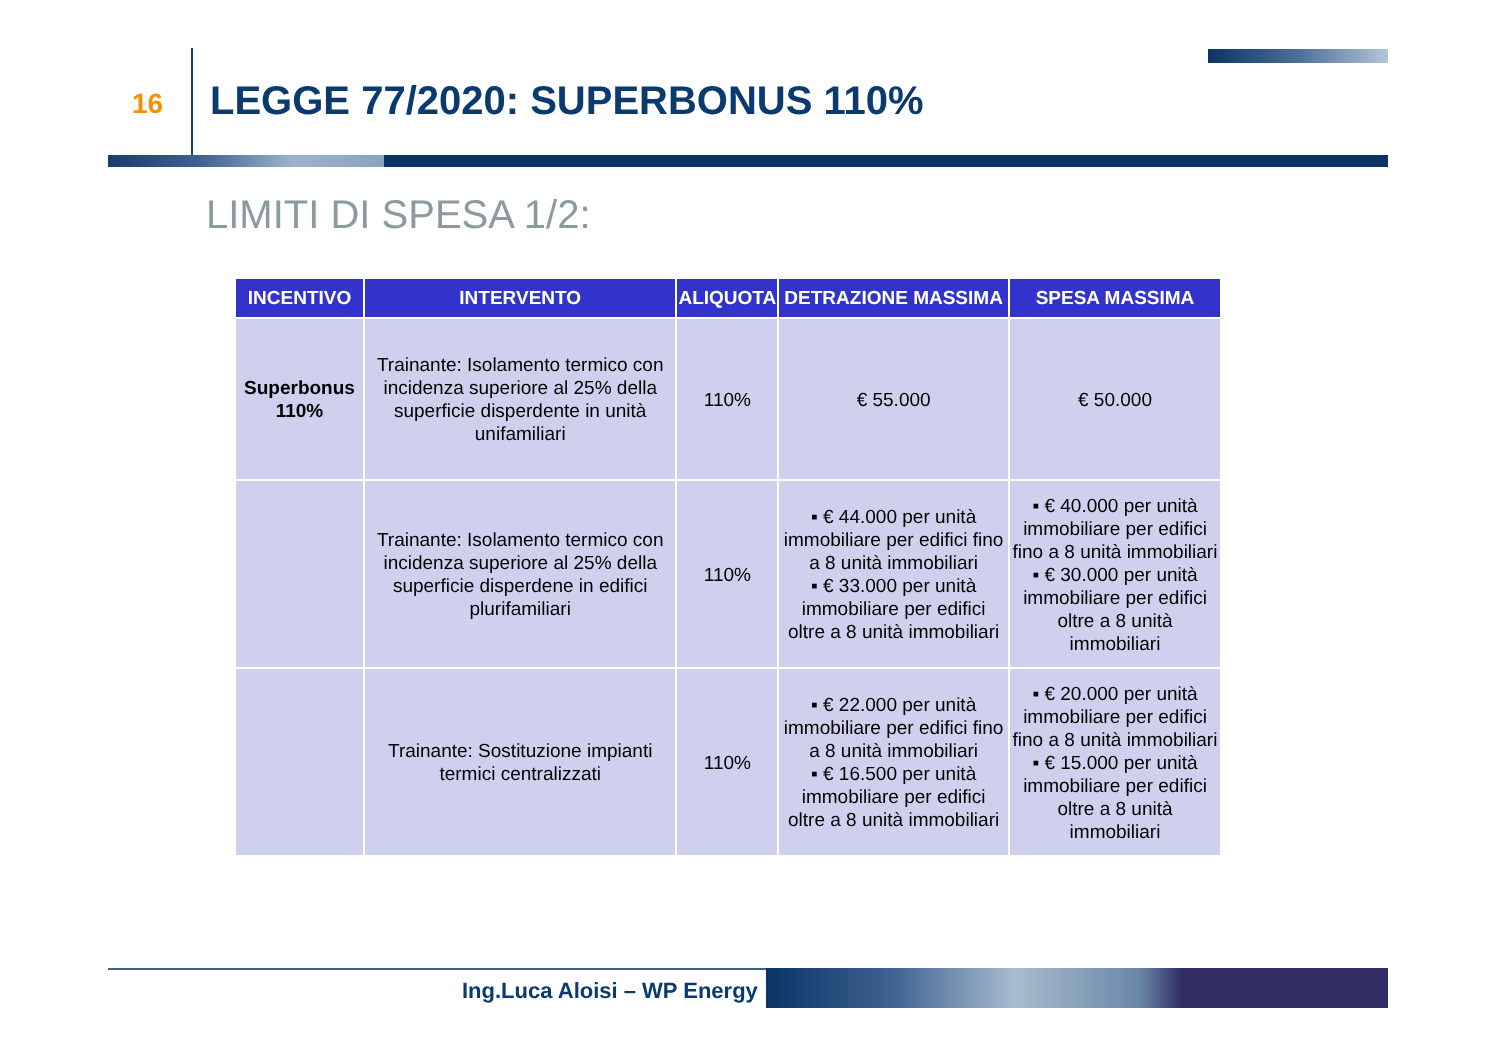16 LEGGE 77/2020: SUPERBONUS 110%
LIMITI DI SPESA 1/2:
| INCENTIVO | INTERVENTO | ALIQUOTA | DETRAZIONE MASSIMA | SPESA MASSIMA |
| --- | --- | --- | --- | --- |
| Superbonus 110% | Trainante: Isolamento termico con incidenza superiore al 25% della superficie disperdente in unità unifamiliari | 110% | € 55.000 | € 50.000 |
| | Trainante: Isolamento termico con incidenza superiore al 25% della superficie disperdene in edifici plurifamiliari | 110% | ▪ € 44.000 per unità immobiliare per edifici fino a 8 unità immobiliari ▪ € 33.000 per unità immobiliare per edifici oltre a 8 unità immobiliari | ▪ € 40.000 per unità immobiliare per edifici fino a 8 unità immobiliari ▪ € 30.000 per unità immobiliare per edifici oltre a 8 unità immobiliari |
| | Trainante: Sostituzione impianti termici centralizzati | 110% | ▪ € 22.000 per unità immobiliare per edifici fino a 8 unità immobiliari ▪ € 16.500 per unità immobiliare per edifici oltre a 8 unità immobiliari | ▪ € 20.000 per unità immobiliare per edifici fino a 8 unità immobiliari ▪ € 15.000 per unità immobiliare per edifici oltre a 8 unità immobiliari |
Ing.Luca Aloisi – WP Energy